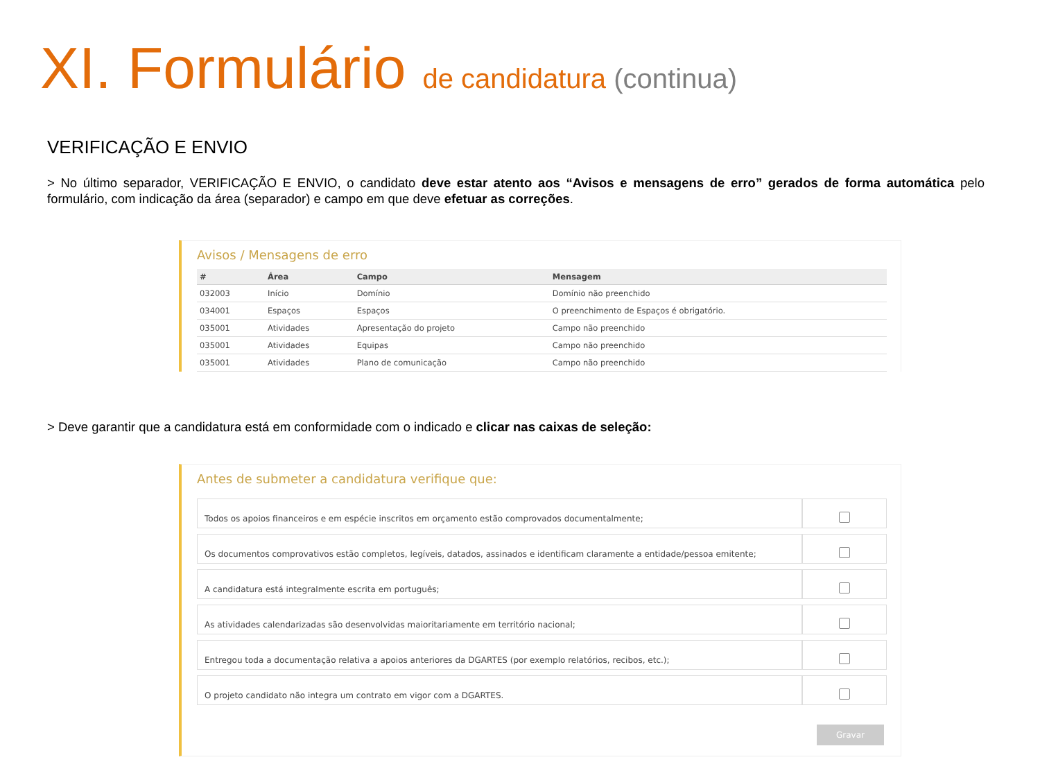XI. Formulário de candidatura (continua)
VERIFICAÇÃO E ENVIO
> No último separador, VERIFICAÇÃO E ENVIO, o candidato deve estar atento aos “Avisos e mensagens de erro” gerados de forma automática pelo formulário, com indicação da área (separador) e campo em que deve efetuar as correções.
Avisos / Mensagens de erro
| # | Área | Campo | Mensagem |
| --- | --- | --- | --- |
| 032003 | Início | Domínio | Domínio não preenchido |
| 034001 | Espaços | Espaços | O preenchimento de Espaços é obrigatório. |
| 035001 | Atividades | Apresentação do projeto | Campo não preenchido |
| 035001 | Atividades | Equipas | Campo não preenchido |
| 035001 | Atividades | Plano de comunicação | Campo não preenchido |
> Deve garantir que a candidatura está em conformidade com o indicado e clicar nas caixas de seleção:
Antes de submeter a candidatura verifique que:
| Todos os apoios financeiros e em espécie inscritos em orçamento estão comprovados documentalmente; | |
| Os documentos comprovativos estão completos, legíveis, datados, assinados e identificam claramente a entidade/pessoa emitente; | |
| A candidatura está integralmente escrita em português; | |
| As atividades calendarizadas são desenvolvidas maioritariamente em território nacional; | |
| Entregou toda a documentação relativa a apoios anteriores da DGARTES (por exemplo relatórios, recibos, etc.); | |
| O projeto candidato não integra um contrato em vigor com a DGARTES. | |
Gravar